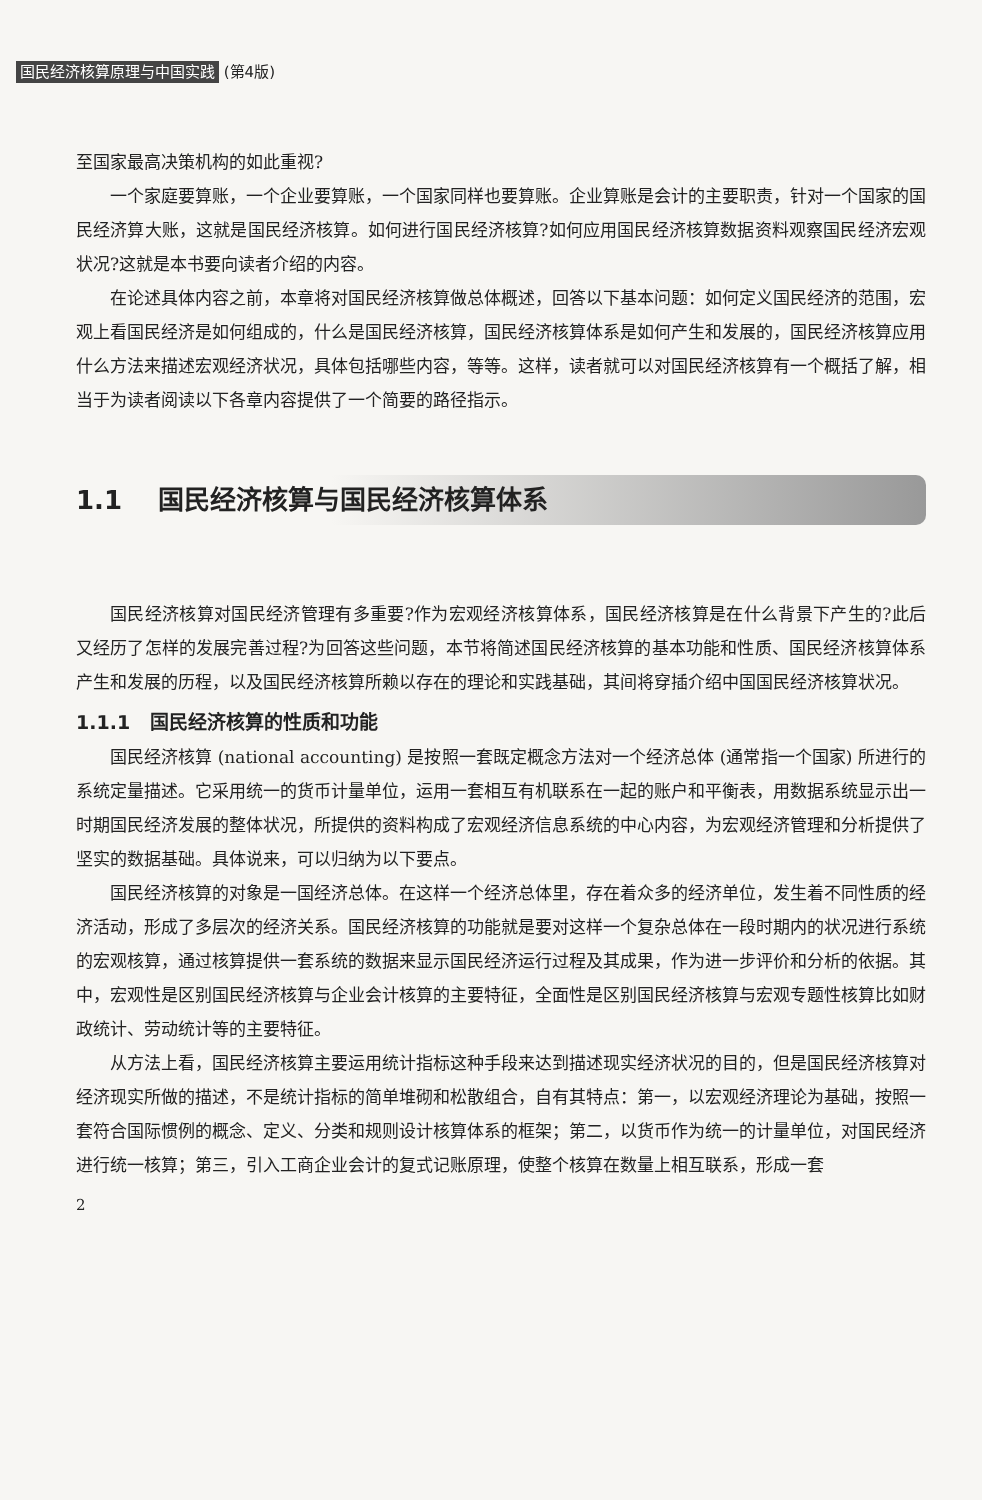国民经济核算原理与中国实践 (第4版)
至国家最高决策机构的如此重视?
一个家庭要算账，一个企业要算账，一个国家同样也要算账。企业算账是会计的主要职责，针对一个国家的国民经济算大账，这就是国民经济核算。如何进行国民经济核算?如何应用国民经济核算数据资料观察国民经济宏观状况?这就是本书要向读者介绍的内容。
在论述具体内容之前，本章将对国民经济核算做总体概述，回答以下基本问题：如何定义国民经济的范围，宏观上看国民经济是如何组成的，什么是国民经济核算，国民经济核算体系是如何产生和发展的，国民经济核算应用什么方法来描述宏观经济状况，具体包括哪些内容，等等。这样，读者就可以对国民经济核算有一个概括了解，相当于为读者阅读以下各章内容提供了一个简要的路径指示。
1.1 国民经济核算与国民经济核算体系
国民经济核算对国民经济管理有多重要?作为宏观经济核算体系，国民经济核算是在什么背景下产生的?此后又经历了怎样的发展完善过程?为回答这些问题，本节将简述国民经济核算的基本功能和性质、国民经济核算体系产生和发展的历程，以及国民经济核算所赖以存在的理论和实践基础，其间将穿插介绍中国国民经济核算状况。
1.1.1 国民经济核算的性质和功能
国民经济核算 (national accounting) 是按照一套既定概念方法对一个经济总体 (通常指一个国家) 所进行的系统定量描述。它采用统一的货币计量单位，运用一套相互有机联系在一起的账户和平衡表，用数据系统显示出一时期国民经济发展的整体状况，所提供的资料构成了宏观经济信息系统的中心内容，为宏观经济管理和分析提供了坚实的数据基础。具体说来，可以归纳为以下要点。
国民经济核算的对象是一国经济总体。在这样一个经济总体里，存在着众多的经济单位，发生着不同性质的经济活动，形成了多层次的经济关系。国民经济核算的功能就是要对这样一个复杂总体在一段时期内的状况进行系统的宏观核算，通过核算提供一套系统的数据来显示国民经济运行过程及其成果，作为进一步评价和分析的依据。其中，宏观性是区别国民经济核算与企业会计核算的主要特征，全面性是区别国民经济核算与宏观专题性核算比如财政统计、劳动统计等的主要特征。
从方法上看，国民经济核算主要运用统计指标这种手段来达到描述现实经济状况的目的，但是国民经济核算对经济现实所做的描述，不是统计指标的简单堆砌和松散组合，自有其特点：第一，以宏观经济理论为基础，按照一套符合国际惯例的概念、定义、分类和规则设计核算体系的框架；第二，以货币作为统一的计量单位，对国民经济进行统一核算；第三，引入工商企业会计的复式记账原理，使整个核算在数量上相互联系，形成一套
2